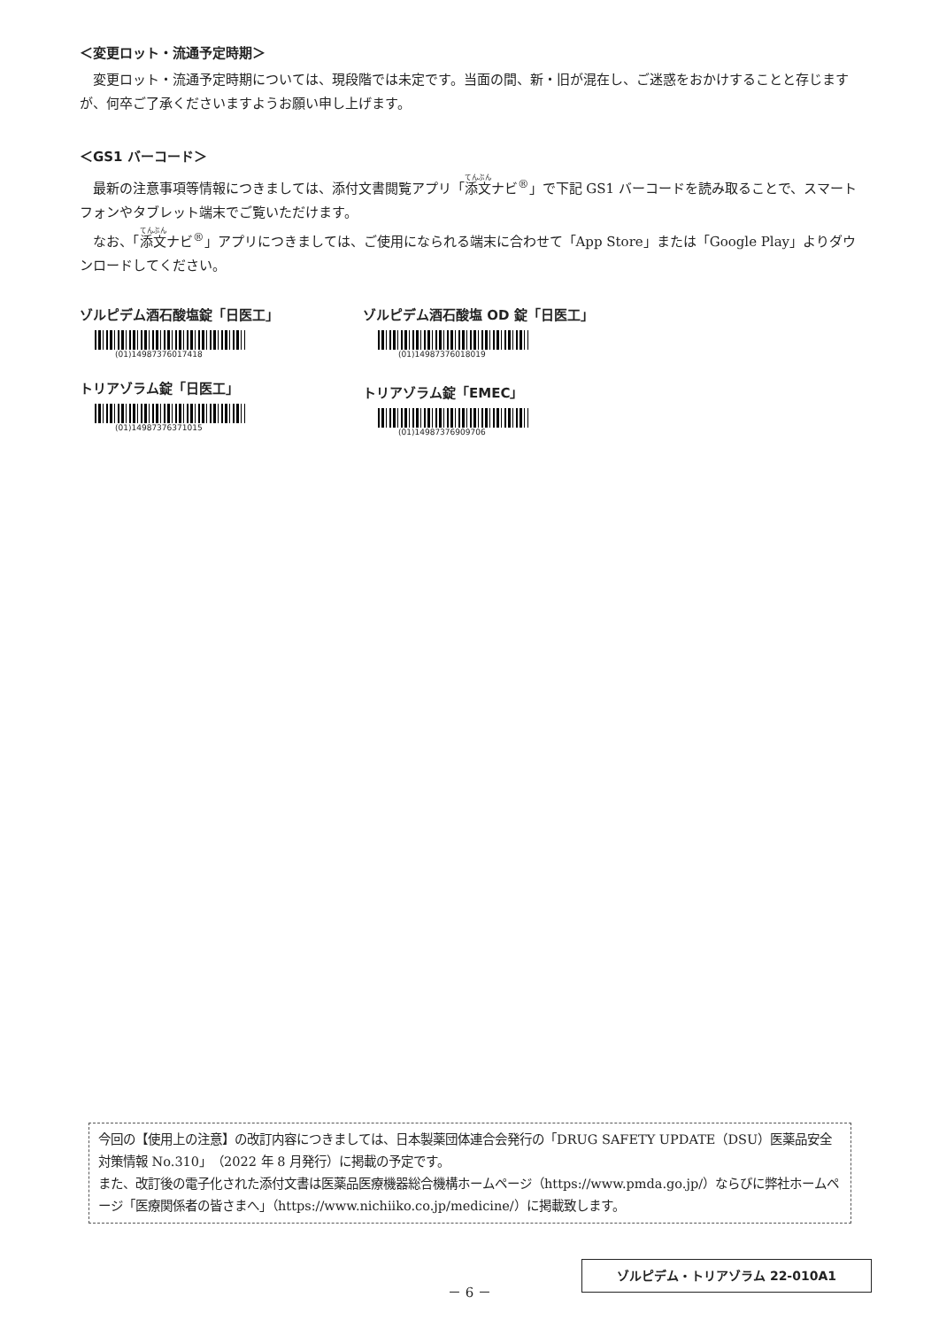＜変更ロット・流通予定時期＞
変更ロット・流通予定時期については、現段階では未定です。当面の間、新・旧が混在し、ご迷惑をおかけすることと存じますが、何卒ご了承くださいますようお願い申し上げます。
＜GS1 バーコード＞
最新の注意事項等情報につきましては、添付文書閲覧アプリ「添文ナビ<sup>®</sup>」で下記 GS1 バーコードを読み取ることで、スマートフォンやタブレット端末でご覧いただけます。
なお、「添文ナビ<sup>®</sup>」アプリにつきましては、ご使用になられる端末に合わせて「App Store」または「Google Play」よりダウンロードしてください。
ゾルピデム酒石酸塩錠「日医工」
(01)14987376017418
ゾルピデム酒石酸塩 OD 錠「日医工」
(01)14987376018019
トリアゾラム錠「日医工」
(01)14987376371015
トリアゾラム錠「EMEC」
(01)14987376909706
今回の【使用上の注意】の改訂内容につきましては、日本製薬団体連合会発行の「DRUG SAFETY UPDATE（DSU）医薬品安全対策情報 No.310」（2022 年 8 月発行）に掲載の予定です。
また、改訂後の電子化された添付文書は医薬品医療機器総合機構ホームページ（https://www.pmda.go.jp/）ならびに弊社ホームページ「医療関係者の皆さまへ」（https://www.nichiiko.co.jp/medicine/）に掲載致します。
ゾルピデム・トリアゾラム 22-010A1
－ 6 －